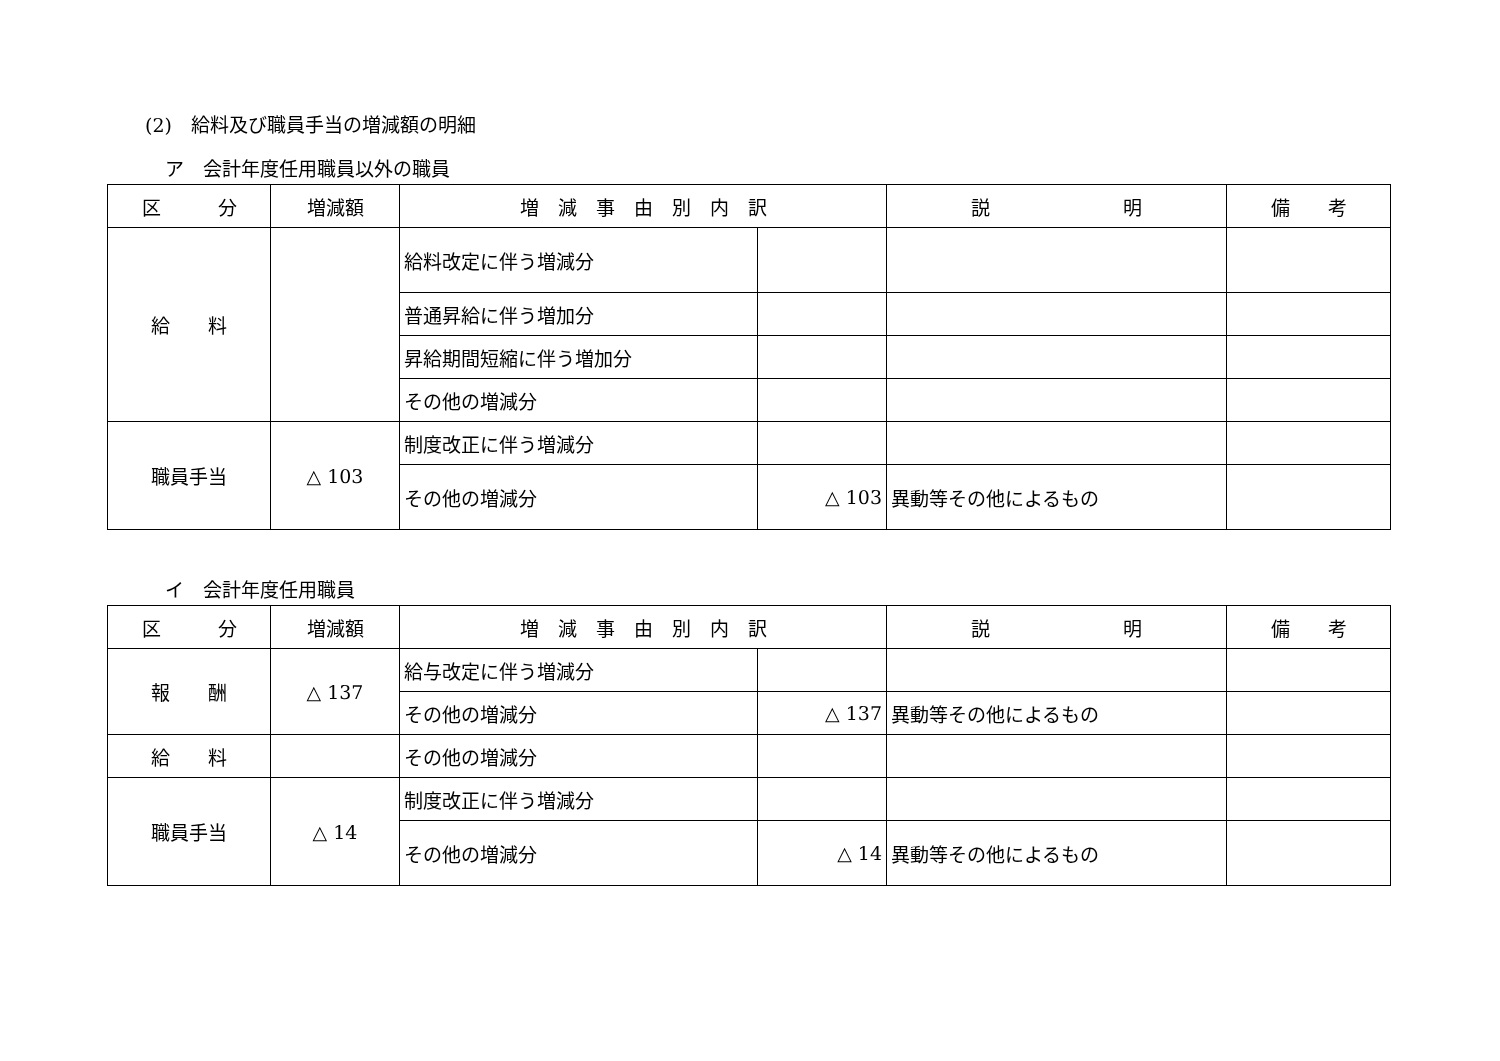(2)　給料及び職員手当の増減額の明細
ア　会計年度任用職員以外の職員
| 区 分 | 増減額 | 増 減 事 由 別 内 訳 | | 説 明 | 備 考 |
| --- | --- | --- | --- | --- | --- |
| 給 料 | | 給料改定に伴う増減分 | | | |
| | | 普通昇給に伴う増加分 | | | |
| | | 昇給期間短縮に伴う増加分 | | | |
| | | その他の増減分 | | | |
| 職員手当 | △ 103 | 制度改正に伴う増減分 | | | |
| | | その他の増減分 | △ 103 | 異動等その他によるもの | |
イ　会計年度任用職員
| 区 分 | 増減額 | 増 減 事 由 別 内 訳 | | 説 明 | 備 考 |
| --- | --- | --- | --- | --- | --- |
| 報 酬 | △ 137 | 給与改定に伴う増減分 | | | |
| | | その他の増減分 | △ 137 | 異動等その他によるもの | |
| 給 料 | | その他の増減分 | | | |
| 職員手当 | △ 14 | 制度改正に伴う増減分 | | | |
| | | その他の増減分 | △ 14 | 異動等その他によるもの | |